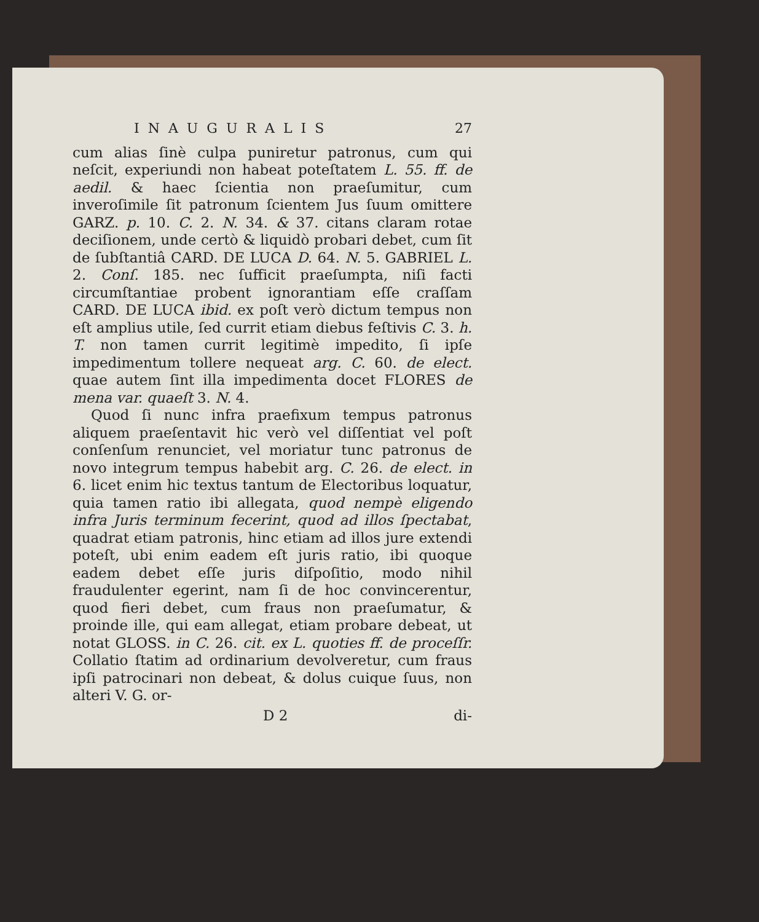INAUGURALIS 27
cum alias ſinè culpa puniretur patronus, cum qui neſcit, experiundi non habeat poteſtatem L. 55. ff. de aedil. & haec ſcientia non praeſumitur, cum inveroſimile ſit patronum ſcientem Jus ſuum omittere GARZ. p. 10. C. 2. N. 34. & 37. citans claram rotae deciſionem, unde certò & liquidò probari debet, cum ſit de ſubſtantiâ CARD. DE LUCA D. 64. N. 5. GABRIEL L. 2. Conſ. 185. nec ſufficit praeſumpta, niſi facti circumſtantiae probent ignorantiam eſſe craſſam CARD. DE LUCA ibid. ex poſt verò dictum tempus non eſt amplius utile, ſed currit etiam diebus feſtivis C. 3. h. T. non tamen currit legitimè impedito, ſi ipſe impedimentum tollere nequeat arg. C. 60. de elect. quae autem ſint illa impedimenta docet FLORES de mena var. quaeſt 3. N. 4.
Quod ſi nunc infra praefixum tempus patronus aliquem praeſentavit hic verò vel diſſentiat vel poſt conſenſum renunciet, vel moriatur tunc patronus de novo integrum tempus habebit arg. C. 26. de elect. in 6. licet enim hic textus tantum de Electoribus loquatur, quia tamen ratio ibi allegata, quod nempè eligendo infra Juris terminum fecerint, quod ad illos ſpectabat, quadrat etiam patronis, hinc etiam ad illos jure extendi poteſt, ubi enim eadem eſt juris ratio, ibi quoque eadem debet eſſe juris diſpoſitio, modo nihil fraudulenter egerint, nam ſi de hoc convincerentur, quod fieri debet, cum fraus non praeſumatur, & proinde ille, qui eam allegat, etiam probare debeat, ut notat GLOSS. in C. 26. cit. ex L. quoties ff. de proceſſr. Collatio ſtatim ad ordinarium devolveretur, cum fraus ipſi patrocinari non debeat, & dolus cuique ſuus, non alteri V. G. or-
D 2 di-